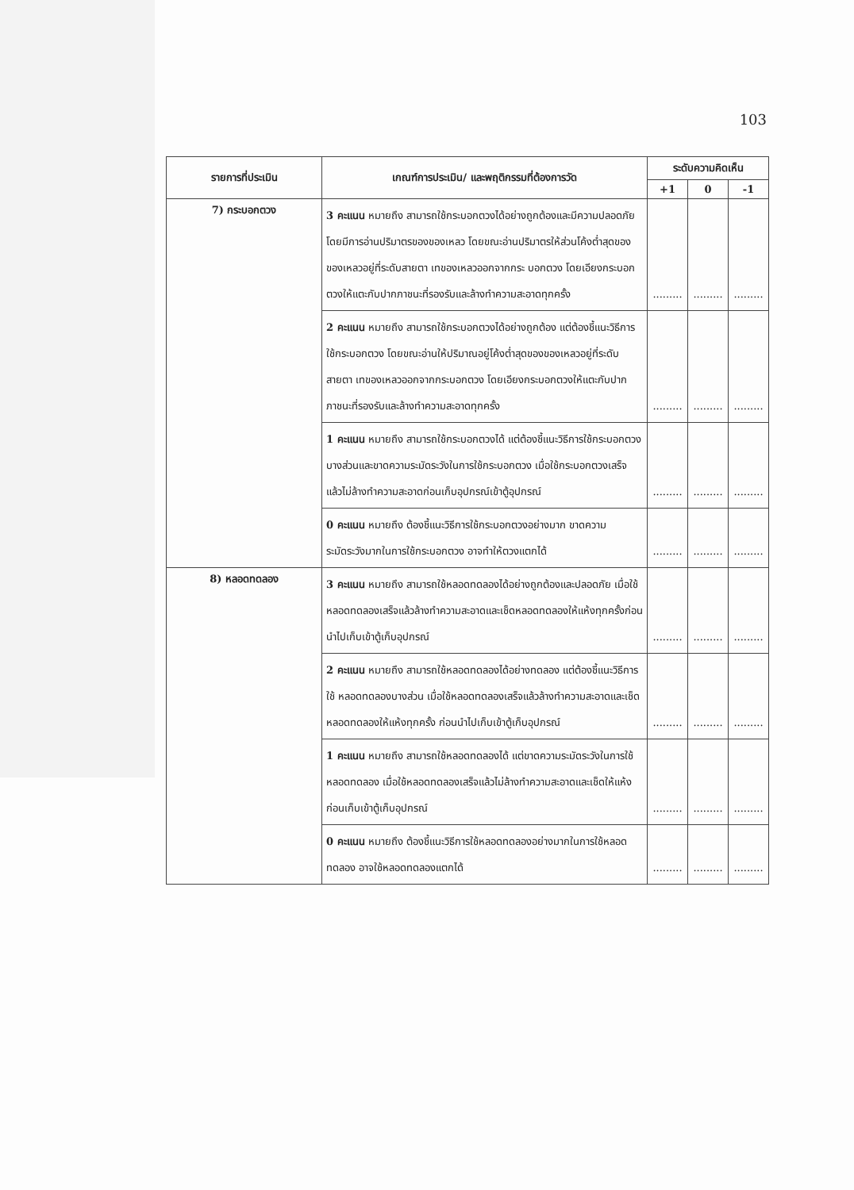103
| รายการที่ประเมิน | เกณฑ์การประเมิน/ และพฤติกรรมที่ต้องการวัด | ระดับความคิดเห็น | | |
| --- | --- | --- | --- | --- |
| | | +1 | 0 | -1 |
| 7) กระบอกตวง | 3 คะแนน หมายถึง สามารถใช้กระบอกตวงได้อย่างถูกต้องและมีความปลอดภัย โดยมีการอ่านปริมาตรของของเหลว โดยขณะอ่านปริมาตรให้ส่วนโค้งต่ำสุดของของเหลวอยู่ที่ระดับสายตา เทของเหลวออกจากกระ บอกตวง โดยเอียงกระบอกตวงให้แตะกับปากภาชนะที่รองรับและล้างทำความสะอาดทุกครั้ง | ......... | ......... | ......... |
| | 2 คะแนน หมายถึง สามารถใช้กระบอกตวงได้อย่างถูกต้อง แต่ต้องชี้แนะวิธีการใช้กระบอกตวง โดยขณะอ่านให้ปริมาณอยู่โค้งต่ำสุดของของเหลวอยู่ที่ระดับสายตา เทของเหลวออกจากกระบอกตวง โดยเอียงกระบอกตวงให้แตะกับปากภาชนะที่รองรับและล้างทำความสะอาดทุกครั้ง | ......... | ......... | ......... |
| | 1 คะแนน หมายถึง สามารถใช้กระบอกตวงได้ แต่ต้องชี้แนะวิธีการใช้กระบอกตวงบางส่วนและขาดความระมัดระวังในการใช้กระบอกตวง เมื่อใช้กระบอกตวงเสร็จแล้วไม่ล้างทำความสะอาดก่อนเก็บอุปกรณ์เข้าตู้อุปกรณ์ | ......... | ......... | ......... |
| | 0 คะแนน หมายถึง ต้องชี้แนะวิธีการใช้กระบอกตวงอย่างมาก ขาดความระมัดระวังมากในการใช้กระบอกตวง อาจทำให้ตวงแตกได้ | ......... | ......... | ......... |
| 8) หลอดทดลอง | 3 คะแนน หมายถึง สามารถใช้หลอดทดลองได้อย่างถูกต้องและปลอดภัย เมื่อใช้หลอดทดลองเสร็จแล้วล้างทำความสะอาดและเช็ดหลอดทดลองให้แห้งทุกครั้งก่อนนำไปเก็บเข้าตู้เก็บอุปกรณ์ | ......... | ......... | ......... |
| | 2 คะแนน หมายถึง สามารถใช้หลอดทดลองได้อย่างทดลอง แต่ต้องชี้แนะวิธีการใช้ หลอดทดลองบางส่วน เมื่อใช้หลอดทดลองเสร็จแล้วล้างทำความสะอาดและเช็ดหลอดทดลองให้แห้งทุกครั้ง ก่อนนำไปเก็บเข้าตู้เก็บอุปกรณ์ | ......... | ......... | ......... |
| | 1 คะแนน หมายถึง สามารถใช้หลอดทดลองได้ แต่ขาดความระมัดระวังในการใช้หลอดทดลอง เมื่อใช้หลอดทดลองเสร็จแล้วไม่ล้างทำความสะอาดและเช็ดให้แห้งก่อนเก็บเข้าตู้เก็บอุปกรณ์ | ......... | ......... | ......... |
| | 0 คะแนน หมายถึง ต้องชี้แนะวิธีการใช้หลอดทดลองอย่างมากในการใช้หลอดทดลอง อาจใช้หลอดทดลองแตกได้ | ......... | ......... | ......... |